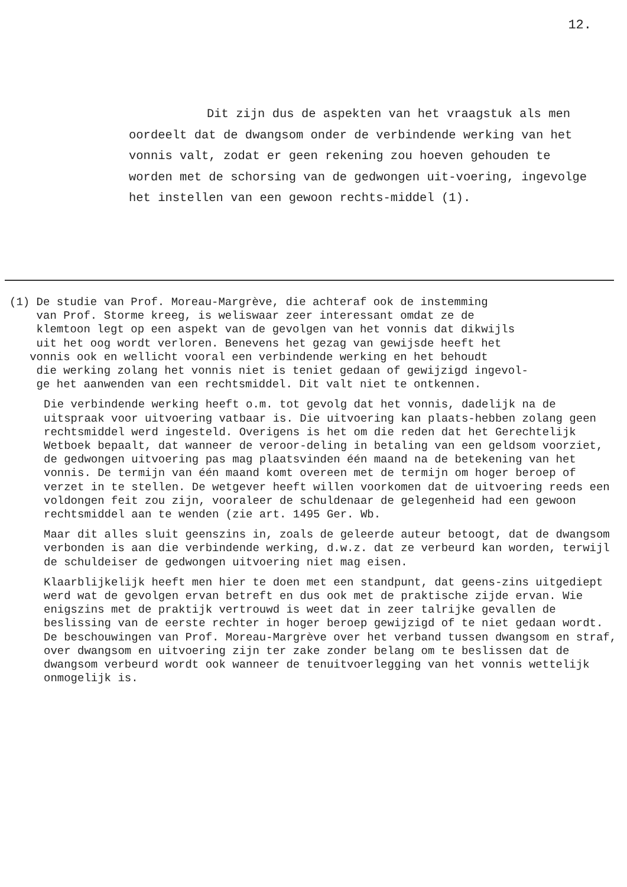12.
Dit zijn dus de aspekten van het vraagstuk als men oordeelt dat de dwangsom onder de verbindende werking van het vonnis valt, zodat er geen rekening zou hoeven gehouden te worden met de schorsing van de gedwongen uit-voering, ingevolge het instellen van een gewoon rechts-middel (1).
(1) De studie van Prof. Moreau-Margrève, die achteraf ook de instemming
van Prof. Storme kreeg, is weliswaar zeer interessant omdat ze de
klemtoon legt op een aspekt van de gevolgen van het vonnis dat dikwijls
uit het oog wordt verloren. Benevens het gezag van gewijsde heeft het
vonnis ook en wellicht vooral een verbindende werking en het behoudt
die werking zolang het vonnis niet is teniet gedaan of gewijzigd ingevol-
ge het aanwenden van een rechtsmiddel. Dit valt niet te ontkennen.
Die verbindende werking heeft o.m. tot gevolg dat het vonnis, dadelijk na de uitspraak voor uitvoering vatbaar is. Die uitvoering kan plaats-hebben zolang geen rechtsmiddel werd ingesteld. Overigens is het om die reden dat het Gerechtelijk Wetboek bepaalt, dat wanneer de veroor-deling in betaling van een geldsom voorziet, de gedwongen uitvoering pas mag plaatsvinden één maand na de betekening van het vonnis. De termijn van één maand komt overeen met de termijn om hoger beroep of verzet in te stellen. De wetgever heeft willen voorkomen dat de uitvoering reeds een voldongen feit zou zijn, vooraleer de schuldenaar de gelegenheid had een gewoon rechtsmiddel aan te wenden (zie art. 1495 Ger. Wb.
Maar dit alles sluit geenszins in, zoals de geleerde auteur betoogt, dat de dwangsom verbonden is aan die verbindende werking, d.w.z. dat ze verbeurd kan worden, terwijl de schuldeiser de gedwongen uitvoering niet mag eisen.
Klaarblijkelijk heeft men hier te doen met een standpunt, dat geens-zins uitgediept werd wat de gevolgen ervan betreft en dus ook met de praktische zijde ervan. Wie enigszins met de praktijk vertrouwd is weet dat in zeer talrijke gevallen de beslissing van de eerste rechter in hoger beroep gewijzigd of te niet gedaan wordt. De beschouwingen van Prof. Moreau-Margrève over het verband tussen dwangsom en straf, over dwangsom en uitvoering zijn ter zake zonder belang om te beslissen dat de dwangsom verbeurd wordt ook wanneer de tenuitvoerlegging van het vonnis wettelijk onmogelijk is.